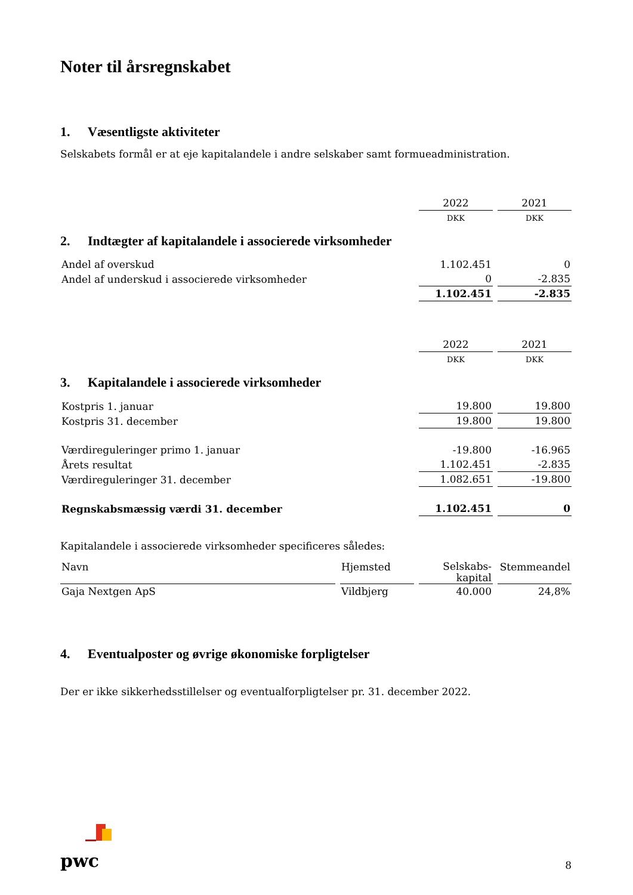Noter til årsregnskabet
1. Væsentligste aktiviteter
Selskabets formål er at eje kapitalandele i andre selskaber samt formueadministration.
| | 2022 | 2021 |
| | DKK | DKK |
2. Indtægter af kapitalandele i associerede virksomheder
| Andel af overskud | 1.102.451 | 0 |
| Andel af underskud i associerede virksomheder | 0 | -2.835 |
| | 1.102.451 | -2.835 |
| | 2022 | 2021 |
| | DKK | DKK |
3. Kapitalandele i associerede virksomheder
| Kostpris 1. januar | 19.800 | 19.800 |
| Kostpris 31. december | 19.800 | 19.800 |
| Værdireguleringer primo 1. januar | -19.800 | -16.965 |
| Årets resultat | 1.102.451 | -2.835 |
| Værdireguleringer 31. december | 1.082.651 | -19.800 |
| Regnskabsmæssig værdi 31. december | 1.102.451 | 0 |
Kapitalandele i associerede virksomheder specificeres således:
| Navn | Hjemsted | Selskabs- kapital | Stemmeandel |
| Gaja Nextgen ApS | Vildbjerg | 40.000 | 24,8% |
4. Eventualposter og øvrige økonomiske forpligtelser
Der er ikke sikkerhedsstillelser og eventualforpligtelser pr. 31. december 2022.
pwc
8